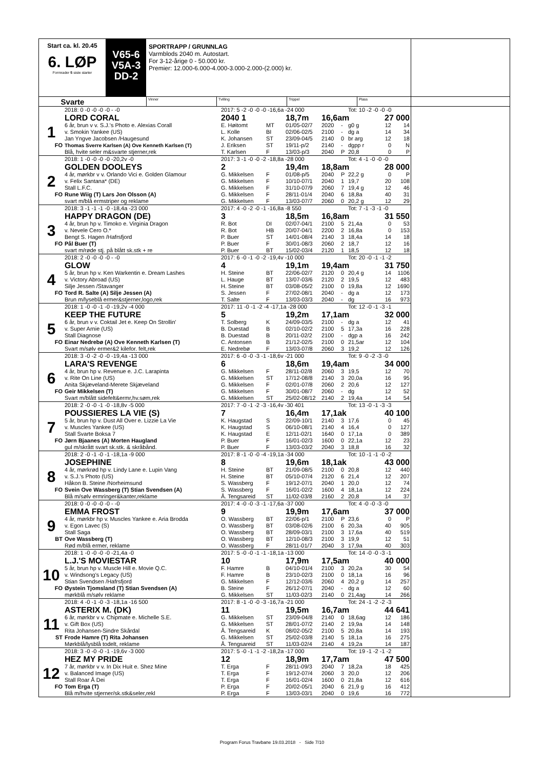Start ca. kl. 20.45
6. LØP
Formrader 5 siste starter
V65-6
V5A-3
DD-2
SPORTRAPP / GRUNNLAG
Varmblods 2040 m. Autostart.
For 3-12-årige 0 - 50.000 kr.
Premier: 12.000-6.000-4.000-3.000-2.000-(2.000) kr.
Svarte
Vinner Tvilling Trippel Plass
| | 2018: 0 -0 -0 -0 -0 - -0 | 2017: 5 -2 -0 -0 -0 -16,6a -24 000 | | | | | Tot: 10 -2 -0 -0 -0 | | |
| | LORD CORAL | 2040 1 | | 18,7m | 16,6am | | | 27 000 | |
| 1 | 6 år, brun v v. S.J.'s Photo e. Alexias Corall | E. Høitomt | MT | 01/05-02/7 | 2020 | - | g0 g | 12 | 14 |
| | v. Smokin Yankee (US) | L. Kolle | BI | 02/06-02/5 | 2100 | - | dg a | 14 | 34 |
| | Jan Yngve Jacobsen /Haugesund | K. Johansen | ST | 23/09-04/5 | 2140 | 0 | br arg | 12 | 18 |
| FO | Thomas Sverre Karlsen (A) Ove Kenneth Karlsen (T) | J. Eriksen | ST | 19/11-p/2 | 2140 | - | dgpp r | 0 | N |
| | Blå, hvite seler m&svarte stjerner,rek | T. Karlsen | F | 13/03-p/3 | 2040 | P | 20,8 | 0 | P |
| | 2018: 1 -0 -0 -0 -0 -20,2v -0 | 2017: 3 -1 -0 -0 -2 -18,8a -28 000 | | | | | Tot: 4 -1 -0 -0 -0 | | |
| | GOLDEN DOOLEYS | 2 | | 19,4m | 18,8am | | | 28 000 | |
| 2 | 4 år, mørkbr v v. Orlando Vici e. Golden Glamour | G. Mikkelsen | F | 01/08-p/5 | 2040 | P | 22,2 g | 0 | P |
| | v. Felix Santana* (DE) | G. Mikkelsen | F | 10/10-07/1 | 2040 | 1 | 19,7 | 20 | 108 |
| | Stall L.F.C. | G. Mikkelsen | F | 31/10-07/9 | 2060 | 7 | 19,4 g | 12 | 46 |
| FO | Rune Wiig (T) Lars Jon Olsson (A) | G. Mikkelsen | F | 28/11-01/4 | 2040 | 6 | 18,8a | 40 | 31 |
| | svart m/blå ermstriper og reklame | G. Mikkelsen | F | 13/03-07/7 | 2060 | 0 | 20,2 g | 12 | 29 |
| | 2018: 3 -1 -1 -1 -0 -18,4a -23 000 | 2017: 4 -0 -2 -0 -1 -16,8a -8 550 | | | | | Tot: 7 -1 -3 -1 -0 | | |
| | HAPPY DRAGON (DE) | 3 | | 18,5m | 16,8am | | | 31 550 | |
| 3 | 4 år, brun hp v. Timoko e. Virginia Dragon | R. Bot | DI | 02/07-04/1 | 2100 | 5 | 21,4a | 0 | 53 |
| | v. Nevele Cero O.* | R. Bot | HB | 20/07-04/1 | 2200 | 2 | 16,8a | 0 | 153 |
| | Bengt S. Hagen /Hafrsfjord | P. Buer | ST | 14/01-08/4 | 2140 | 3 | 18,4a | 14 | 18 |
| FO | Pål Buer (T) | P. Buer | F | 30/01-08/3 | 2060 | 2 | 18,7 | 12 | 16 |
| | svart m/røde stj. på blått sk.stk + re | P. Buer | BT | 15/02-03/4 | 2120 | 1 | 18,5 | 12 | 18 |
| | 2018: 2 -0 -0 -0 -0 - -0 | 2017: 6 -0 -1 -0 -2 -19,4v -10 000 | | | | | Tot: 20 -0 -1 -1 -2 | | |
| | GLOW | 4 | | 19,1m | 19,4am | | | 31 750 | |
| 4 | 5 år, brun hp v. Ken Warkentin e. Dream Lashes | H. Steine | BT | 22/06-02/7 | 2120 | 0 | 20,4 g | 14 | 1106 |
| | v. Victory Abroad (US) | L. Hauge | BT | 13/07-03/6 | 2120 | 2 | 19,5 | 12 | 483 |
| | Silje Jessen /Stavanger | H. Steine | BT | 03/08-05/2 | 2100 | 0 | 19,8a | 12 | 1690 |
| FO | Tord R. Salte (A) Silje Jessen (A) | S. Jessen | F | 27/02-08/1 | 2040 | - | dg a | 12 | 173 |
| | Brun m/lyseblå ermer&stjerner,logo,rek | T. Salte | F | 13/03-03/3 | 2040 | - | dg | 16 | 973 |
| | 2018: 1 -0 -0 -1 -0 -19,2v -4 000 | 2017: 11 -0 -1 -2 -4 -17,1a -28 000 | | | | | Tot: 12 -0 -1 -3 -1 | | |
| | KEEP THE FUTURE | 5 | | 19,2m | 17,1am | | | 32 000 | |
| 5 | 6 år, brun v v. Coktail Jet e. Keep On Strollin' | T. Solberg | K | 24/09-03/5 | 2100 | - | dg a | 12 | 41 |
| | v. Super Arnie (US) | B. Duestad | B | 02/10-02/2 | 2100 | 5 | 17,3a | 16 | 228 |
| | Stall Diagnose | B. Duestad | B | 20/11-02/2 | 2100 | - | dgp a | 16 | 242 |
| FO | Einar Nedrebø (A) Ove Kenneth Karlsen (T) | C. Antonsen | B | 21/12-02/5 | 2100 | 0 | 21,5ar | 12 | 104 |
| | Svart m/sølv ermer&2 kilefor. felt,rek | E. Nedrebø | F | 13/03-07/8 | 2060 | 3 | 19,2 | 12 | 126 |
| | 2018: 3 -0 -2 -0 -0 -19,4a -13 000 | 2017: 6 -0 -0 -3 -1 -18,6v -21 000 | | | | | Tot: 9 -0 -2 -3 -0 | | |
| | LARA'S REVENGE | 6 | | 18,6m | 19,4am | | | 34 000 | |
| 6 | 4 år, brun hp v. Revenue e. J.C. Larapinta | G. Mikkelsen | F | 28/11-02/8 | 2060 | 3 | 19,5 | 12 | 70 |
| | v. Rite On Line (US) | G. Mikkelsen | ST | 17/12-08/8 | 2140 | 3 | 20,0a | 16 | 95 |
| | Anita Skjæveland-Merete Skjæveland | G. Mikkelsen | F | 02/01-07/8 | 2060 | 2 | 20,6 | 12 | 127 |
| FO | Geir Mikkelsen (T) | G. Mikkelsen | F | 30/01-08/7 | 2060 | - | dg | 12 | 52 |
| | Svart m/blått sidefelt&ermr,hv.søm,rek | G. Mikkelsen | ST | 25/02-08/12 | 2140 | 2 | 19,4a | 14 | 54 |
| | 2018: 2 -0 -0 -1 -0 -18,8v -5 000 | 2017: 7 -0 -1 -2 -3 -16,4v -30 401 | | | | | Tot: 13 -0 -1 -3 -3 | | |
| | POUSSIERES LA VIE (S) | 7 | | 16,4m | 17,1ak | | | 40 100 | |
| 7 | 5 år, brun hp v. Dust All Over e. Lizzie La Vie | K. Haugstad | S | 22/09-10/1 | 2140 | 3 | 17,6 | 0 | 45 |
| | v. Muscles Yankee (US) | K. Haugstad | S | 06/10-08/1 | 2140 | 4 | 16,4 | 0 | 127 |
| | Stall Svarte Boksa 7 | K. Haugstad | E | 12/11-02/1 | 1640 | 0 | 17,1a | 0 | 389 |
| FO | Jørn Bjaanes (A) Morten Haugland | P. Buer | F | 16/01-02/3 | 1600 | 0 | 22,1a | 12 | 23 |
| | gul m/skrått svart sk.stk. & skråbånd. | P. Buer | F | 13/03-03/2 | 2040 | 3 | 18,8 | 16 | 32 |
| | 2018: 2 -0 -1 -0 -1 -18,1a -9 000 | 2017: 8 -1 -0 -0 -4 -19,1a -34 000 | | | | | Tot: 10 -1 -1 -0 -2 | | |
| | JOSEPHINE | 8 | | 19,6m | 18,1ak | | | 43 000 | |
| 8 | 4 år, mørkrød hp v. Lindy Lane e. Lupin Vang | H. Steine | BT | 21/09-08/5 | 2100 | 0 | 20,8 | 12 | 440 |
| | v. S.J.'s Photo (US) | H. Steine | BT | 05/10-07/4 | 2120 | 6 | 21,4 | 12 | 207 |
| | Håkon B. Steine /Norheimsund | S. Wassberg | F | 19/12-07/1 | 2040 | 1 | 20,0 | 12 | 74 |
| FO | Svein Ove Wassberg (T) Stian Svendsen (A) | S. Wassberg | F | 16/01-02/2 | 1600 | 4 | 18,1a | 12 | 224 |
| | Blå m/sølv ermringer&kanter,reklame | Å. Tengsareid | ST | 11/02-03/8 | 2160 | 2 | 20,8 | 14 | 37 |
| | 2018: 0 -0 -0 -0 -0 - -0 | 2017: 4 -0 -0 -3 -1 -17,6a -37 000 | | | | | Tot: 4 -0 -0 -3 -0 | | |
| | EMMA FROST | 9 | | 19,9m | 17,6am | | | 37 000 | |
| 9 | 4 år, mørkbr hp v. Muscles Yankee e. Aria Brodda | O. Wassberg | BT | 22/06-p/1 | 2100 | P | 23,6 | 0 | P |
| | v. Egon Lavec (S) | O. Wassberg | BT | 03/08-02/6 | 2100 | 6 | 20,3a | 40 | 905 |
| | Stall Saga | O. Wassberg | BT | 28/09-03/1 | 2100 | 3 | 17,6a | 40 | 519 |
| BT | Ove Wassberg (T) | O. Wassberg | BT | 12/10-08/3 | 2100 | 3 | 19,9 | 12 | 51 |
| | Rød m/blå ermer, reklame | O. Wassberg | F | 28/11-01/7 | 2040 | 3 | 17,9a | 40 | 303 |
| | 2018: 1 -0 -0 -0 -0 -21,4a -0 | 2017: 5 -0 -0 -1 -1 -18,1a -13 000 | | | | | Tot: 14 -0 -0 -3 -1 | | |
| | L.J.'S MOVIESTAR | 10 | | 17,9m | 17,5am | | | 40 000 | |
| 10 | 5 år, brun hp v. Muscle Hill e. Movie Q.C. | F. Hamre | B | 04/10-01/4 | 2100 | 3 | 20,2a | 30 | 54 |
| | v. Windsong's Legacy (US) | F. Hamre | B | 23/10-02/3 | 2100 | 0 | 18,1a | 16 | 96 |
| | Stian Svendsen /Hafrsfjord | G. Mikkelsen | F | 12/12-03/6 | 2060 | 4 | 20,2 g | 14 | 257 |
| FO | Øystein Tjomsland (T) Stian Svendsen (A) | B. Steine | F | 26/12-07/1 | 2040 | - | dg a | 12 | 60 |
| | mørkblå m/sølv reklame | G. Mikkelsen | ST | 11/03-02/3 | 2140 | 0 | 21,4ag | 14 | 266 |
| | 2018: 4 -0 -1 -0 -3 -18,1a -16 500 | 2017: 8 -1 -0 -0 -3 -16,7a -21 000 | | | | | Tot: 24 -1 -2 -2 -3 | | |
| | ASTERIX M. (DK) | 11 | | 19,5m | 16,7am | | | 44 641 | |
| 11 | 6 år, mørkbr v v. Chipmate e. Michelle S.E. | G. Mikkelsen | ST | 23/09-04/8 | 2140 | 0 | 18,6ag | 12 | 186 |
| | v. Gift Box (US) | G. Mikkelsen | ST | 28/01-07/2 | 2140 | 2 | 19,9a | 14 | 148 |
| | Rita Johansen-Sindre Skårdal | Å. Tengsareid | K | 08/02-05/2 | 2100 | 5 | 20,8a | 14 | 193 |
| ST | Frode Hamre (T) Rita Johansen | G. Mikkelsen | ST | 25/02-03/8 | 2140 | 5 | 18,1a | 16 | 275 |
| | Mørkblå/lysblå todelt, reklame | Å. Tengsareid | ST | 11/03-02/4 | 2140 | 4 | 19,2a | 14 | 187 |
| | 2018: 3 -0 -0 -0 -1 -19,6v -3 000 | 2017: 5 -0 -1 -1 -2 -18,2a -17 000 | | | | | Tot: 19 -1 -2 -1 -2 | | |
| | HEZ MY PRIDE | 12 | | 18,9m | 17,7am | | | 47 500 | |
| 12 | 7 år, mørkbr v v. In Dix Huit e. Shez Mine | T. Erga | F | 28/11-09/3 | 2040 | 7 | 18,2a | 18 | 425 |
| | v. Balanced Image (US) | T. Erga | F | 19/12-07/4 | 2060 | 3 | 20,0 | 12 | 206 |
| | Stall Roar Å Dei | T. Erga | F | 16/01-02/4 | 1600 | 0 | 21,8a | 12 | 616 |
| FO | Tom Erga (T) | P. Erga | F | 20/02-05/1 | 2040 | 6 | 21,9 g | 16 | 412 |
| | Blå m/hvite stjerner/sk.stk&seler,rekl | P. Erga | F | 13/03-03/1 | 2040 | 0 | 19,6 | 16 | 772 |
Program Forus Travbane 19.03.2018 - Side 7/10